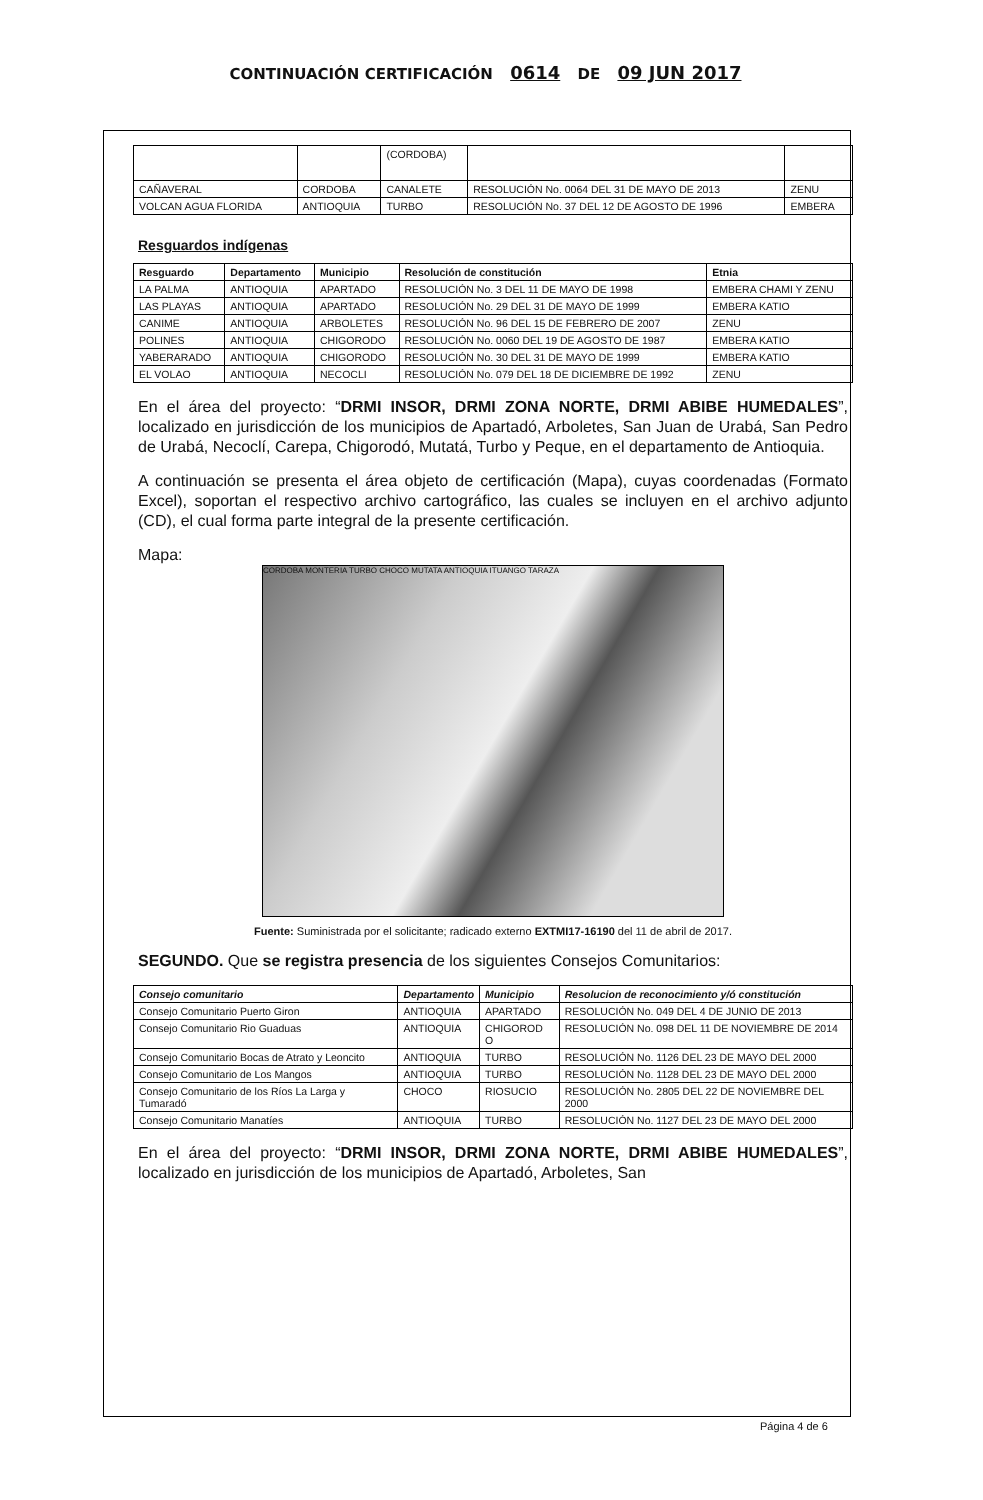CONTINUACIÓN CERTIFICACIÓN 0614 DE 09 JUN 2017
| | | (CORDOBA) | | |
| CAÑAVERAL | CORDOBA | CANALETE | RESOLUCIÓN No. 0064 DEL 31 DE MAYO DE 2013 | ZENU |
| VOLCAN AGUA FLORIDA | ANTIOQUIA | TURBO | RESOLUCIÓN No. 37 DEL 12 DE AGOSTO DE 1996 | EMBERA |
Resguardos indígenas
| Resguardo | Departamento | Municipio | Resolución de constitución | Etnia |
| --- | --- | --- | --- | --- |
| LA PALMA | ANTIOQUIA | APARTADO | RESOLUCIÓN No. 3 DEL 11 DE MAYO DE 1998 | EMBERA CHAMI Y ZENU |
| LAS PLAYAS | ANTIOQUIA | APARTADO | RESOLUCIÓN No. 29 DEL 31 DE MAYO DE 1999 | EMBERA KATIO |
| CANIME | ANTIOQUIA | ARBOLETES | RESOLUCIÓN No. 96 DEL 15 DE FEBRERO DE 2007 | ZENU |
| POLINES | ANTIOQUIA | CHIGORODO | RESOLUCIÓN No. 0060 DEL 19 DE AGOSTO DE 1987 | EMBERA KATIO |
| YABERARADO | ANTIOQUIA | CHIGORODO | RESOLUCIÓN No. 30 DEL 31 DE MAYO DE 1999 | EMBERA KATIO |
| EL VOLAO | ANTIOQUIA | NECOCLI | RESOLUCIÓN No. 079 DEL 18 DE DICIEMBRE DE 1992 | ZENU |
En el área del proyecto: “DRMI INSOR, DRMI ZONA NORTE, DRMI ABIBE HUMEDALES”, localizado en jurisdicción de los municipios de Apartadó, Arboletes, San Juan de Urabá, San Pedro de Urabá, Necoclí, Carepa, Chigorodó, Mutatá, Turbo y Peque, en el departamento de Antioquia.
A continuación se presenta el área objeto de certificación (Mapa), cuyas coordenadas (Formato Excel), soportan el respectivo archivo cartográfico, las cuales se incluyen en el archivo adjunto (CD), el cual forma parte integral de la presente certificación.
Mapa:
CORDOBA MONTERIA TURBO CHOCO MUTATA ANTIOQUIA ITUANGO TARAZA
Fuente: Suministrada por el solicitante; radicado externo EXTMI17-16190 del 11 de abril de 2017.
SEGUNDO. Que se registra presencia de los siguientes Consejos Comunitarios:
| Consejo comunitario | Departamento | Municipio | Resolucion de reconocimiento y/ó constitución |
| --- | --- | --- | --- |
| Consejo Comunitario Puerto Giron | ANTIOQUIA | APARTADO | RESOLUCIÓN No. 049 DEL 4 DE JUNIO DE 2013 |
| Consejo Comunitario Rio Guaduas | ANTIOQUIA | CHIGOROD O | RESOLUCIÓN No. 098 DEL 11 DE NOVIEMBRE DE 2014 |
| Consejo Comunitario Bocas de Atrato y Leoncito | ANTIOQUIA | TURBO | RESOLUCIÓN No. 1126 DEL 23 DE MAYO DEL 2000 |
| Consejo Comunitario de Los Mangos | ANTIOQUIA | TURBO | RESOLUCIÓN No. 1128 DEL 23 DE MAYO DEL 2000 |
| Consejo Comunitario de los Ríos La Larga y Tumaradó | CHOCO | RIOSUCIO | RESOLUCIÓN No. 2805 DEL 22 DE NOVIEMBRE DEL 2000 |
| Consejo Comunitario Manatíes | ANTIOQUIA | TURBO | RESOLUCIÓN No. 1127 DEL 23 DE MAYO DEL 2000 |
En el área del proyecto: “DRMI INSOR, DRMI ZONA NORTE, DRMI ABIBE HUMEDALES”, localizado en jurisdicción de los municipios de Apartadó, Arboletes, San
Página 4 de 6